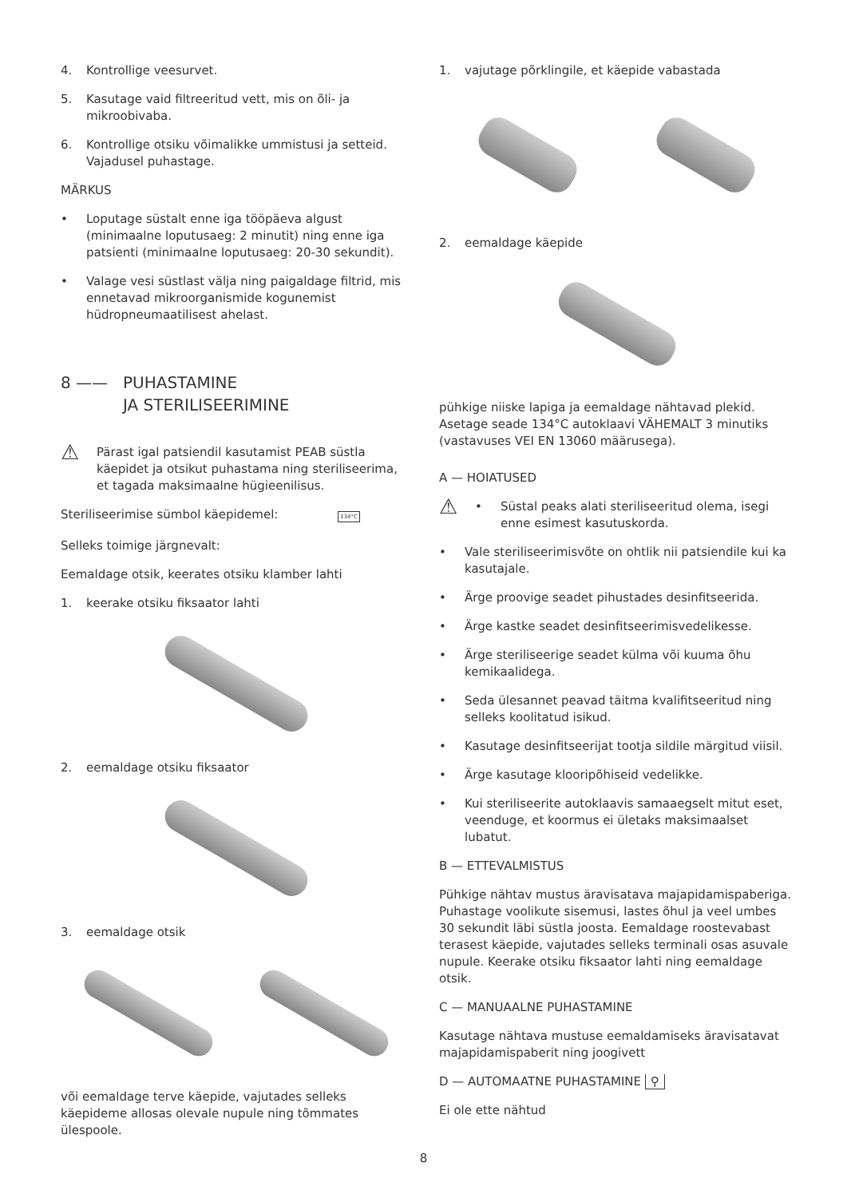4. Kontrollige veesurvet.
5. Kasutage vaid filtreeritud vett, mis on õli- ja mikroobivaba.
6. Kontrollige otsiku võimalikke ummistusi ja setteid. Vajadusel puhastage.
MÄRKUS
• Loputage süstalt enne iga tööpäeva algust (minimaalne loputusaeg: 2 minutit) ning enne iga patsienti (minimaalne loputusaeg: 20-30 sekundit).
• Valage vesi süstlast välja ning paigaldage filtrid, mis ennetavad mikroorganismide kogunemist hüdropneumaatilisest ahelast.
8 —— PUHASTAMINE
JA STERILISEERIMINE
⚠ Pärast igal patsiendil kasutamist PEAB süstla käepidet ja otsikut puhastama ning steriliseerima, et tagada maksimaalne hügieenilisus.
Steriliseerimise sümbol käepidemel: 134°C
Selleks toimige järgnevalt:
Eemaldage otsik, keerates otsiku klamber lahti
1. keerake otsiku fiksaator lahti
2. eemaldage otsiku fiksaator
3. eemaldage otsik
või eemaldage terve käepide, vajutades selleks käepideme allosas olevale nupule ning tõmmates ülespoole.
1. vajutage põrklingile, et käepide vabastada
2. eemaldage käepide
pühkige niiske lapiga ja eemaldage nähtavad plekid. Asetage seade 134°C autoklaavi VÄHEMALT 3 minutiks (vastavuses VEI EN 13060 määrusega).
A — HOIATUSED
⚠ • Süstal peaks alati steriliseeritud olema, isegi enne esimest kasutuskorda.
• Vale steriliseerimisvõte on ohtlik nii patsiendile kui ka kasutajale.
• Ärge proovige seadet pihustades desinfitseerida.
• Ärge kastke seadet desinfitseerimisvedelikesse.
• Ärge steriliseerige seadet külma või kuuma õhu kemikaalidega.
• Seda ülesannet peavad täitma kvalifitseeritud ning selleks koolitatud isikud.
• Kasutage desinfitseerijat tootja sildile märgitud viisil.
• Ärge kasutage klooripõhiseid vedelikke.
• Kui steriliseerite autoklaavis samaaegselt mitut eset, veenduge, et koormus ei ületaks maksimaalset lubatut.
B — ETTEVALMISTUS
Pühkige nähtav mustus äravisatava majapidamispaberiga. Puhastage voolikute sisemusi, lastes õhul ja veel umbes 30 sekundit läbi süstla joosta. Eemaldage roostevabast terasest käepide, vajutades selleks terminali osas asuvale nupule. Keerake otsiku fiksaator lahti ning eemaldage otsik.
C — MANUAALNE PUHASTAMINE
Kasutage nähtava mustuse eemaldamiseks äravisatavat majapidamispaberit ning joogivett
D — AUTOMAATNE PUHASTAMINE ⚲
Ei ole ette nähtud
8